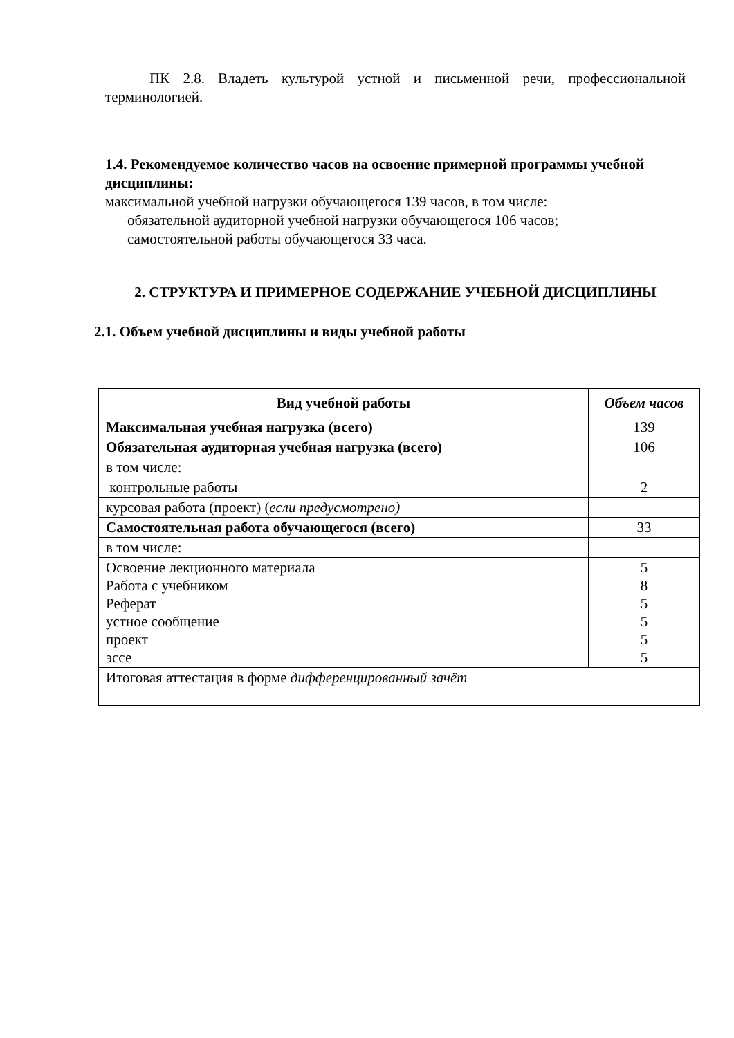ПК 2.8. Владеть культурой устной и письменной речи, профессиональной терминологией.
1.4. Рекомендуемое количество часов на освоение примерной программы учебной дисциплины:
максимальной учебной нагрузки обучающегося 139 часов, в том числе:
обязательной аудиторной учебной нагрузки обучающегося 106 часов;
самостоятельной работы обучающегося 33 часа.
2. СТРУКТУРА И ПРИМЕРНОЕ СОДЕРЖАНИЕ УЧЕБНОЙ ДИСЦИПЛИНЫ
2.1. Объем учебной дисциплины и виды учебной работы
| Вид учебной работы | Объем часов |
| --- | --- |
| Максимальная учебная нагрузка (всего) | 139 |
| Обязательная аудиторная учебная нагрузка (всего) | 106 |
| в том числе: | |
| контрольные работы | 2 |
| курсовая работа (проект) ( если предусмотрено) | |
| Самостоятельная работа обучающегося (всего) | 33 |
| в том числе: | |
| Освоение лекционного материала Работа с учебником Реферат устное сообщение проект эссе | 5 8 5 5 5 5 |
| Итоговая аттестация в форме дифференцированный зачёт | |